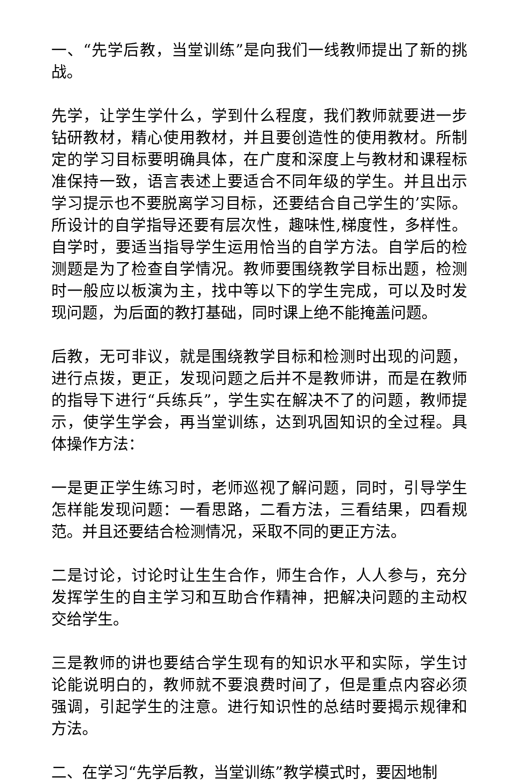一、“先学后教，当堂训练”是向我们一线教师提出了新的挑战。
先学，让学生学什么，学到什么程度，我们教师就要进一步钻研教材，精心使用教材，并且要创造性的使用教材。所制定的学习目标要明确具体，在广度和深度上与教材和课程标准保持一致，语言表述上要适合不同年级的学生。并且出示学习提示也不要脱离学习目标，还要结合自己学生的’实际。所设计的自学指导还要有层次性，趣味性,梯度性，多样性。自学时，要适当指导学生运用恰当的自学方法。自学后的检测题是为了检查自学情况。教师要围绕教学目标出题，检测时一般应以板演为主，找中等以下的学生完成，可以及时发现问题，为后面的教打基础，同时课上绝不能掩盖问题。
后教，无可非议，就是围绕教学目标和检测时出现的问题，进行点拨，更正，发现问题之后并不是教师讲，而是在教师的指导下进行“兵练兵”，学生实在解决不了的问题，教师提示，使学生学会，再当堂训练，达到巩固知识的全过程。具体操作方法：
一是更正学生练习时，老师巡视了解问题，同时，引导学生怎样能发现问题：一看思路，二看方法，三看结果，四看规范。并且还要结合检测情况，采取不同的更正方法。
二是讨论，讨论时让生生合作，师生合作，人人参与，充分发挥学生的自主学习和互助合作精神，把解决问题的主动权交给学生。
三是教师的讲也要结合学生现有的知识水平和实际，学生讨论能说明白的，教师就不要浪费时间了，但是重点内容必须强调，引起学生的注意。进行知识性的总结时要揭示规律和方法。
二、在学习“先学后教，当堂训练”教学模式时，要因地制